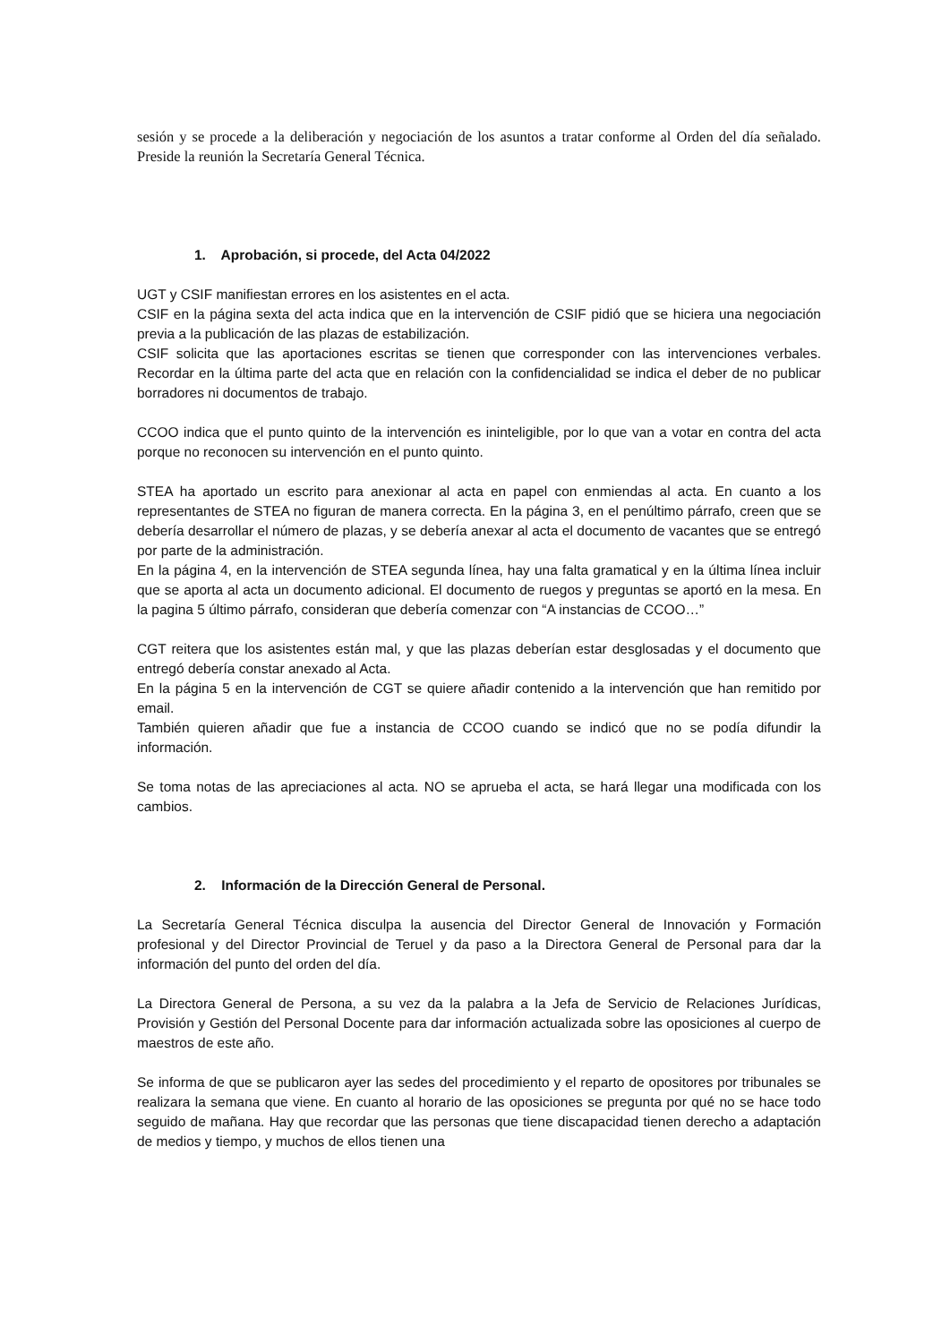sesión y se procede a la deliberación y negociación de los asuntos a tratar conforme al Orden del día señalado. Preside la reunión la Secretaría General Técnica.
1. Aprobación, si procede, del Acta 04/2022
UGT y CSIF manifiestan errores en los asistentes en el acta.
CSIF en la página sexta del acta indica que en la intervención de CSIF pidió que se hiciera una negociación previa a la publicación de las plazas de estabilización.
CSIF solicita que las aportaciones escritas se tienen que corresponder con las intervenciones verbales. Recordar en la última parte del acta que en relación con la confidencialidad se indica el deber de no publicar borradores ni documentos de trabajo.
CCOO indica que el punto quinto de la intervención es ininteligible, por lo que van a votar en contra del acta porque no reconocen su intervención en el punto quinto.
STEA ha aportado un escrito para anexionar al acta en papel con enmiendas al acta. En cuanto a los representantes de STEA no figuran de manera correcta. En la página 3, en el penúltimo párrafo, creen que se debería desarrollar el número de plazas, y se debería anexar al acta el documento de vacantes que se entregó por parte de la administración.
En la página 4, en la intervención de STEA segunda línea, hay una falta gramatical y en la última línea incluir que se aporta al acta un documento adicional. El documento de ruegos y preguntas se aportó en la mesa. En la pagina 5 último párrafo, consideran que debería comenzar con “A instancias de CCOO…”
CGT reitera que los asistentes están mal, y que las plazas deberían estar desglosadas y el documento que entregó debería constar anexado al Acta.
En la página 5 en la intervención de CGT se quiere añadir contenido a la intervención que han remitido por email.
También quieren añadir que fue a instancia de CCOO cuando se indicó que no se podía difundir la información.
Se toma notas de las apreciaciones al acta. NO se aprueba el acta, se hará llegar una modificada con los cambios.
2. Información de la Dirección General de Personal.
La Secretaría General Técnica disculpa la ausencia del Director General de Innovación y Formación profesional y del Director Provincial de Teruel y da paso a la Directora General de Personal para dar la información del punto del orden del día.
La Directora General de Persona, a su vez da la palabra a la Jefa de Servicio de Relaciones Jurídicas, Provisión y Gestión del Personal Docente para dar información actualizada sobre las oposiciones al cuerpo de maestros de este año.
Se informa de que se publicaron ayer las sedes del procedimiento y el reparto de opositores por tribunales se realizara la semana que viene. En cuanto al horario de las oposiciones se pregunta por qué no se hace todo seguido de mañana. Hay que recordar que las personas que tiene discapacidad tienen derecho a adaptación de medios y tiempo, y muchos de ellos tienen una